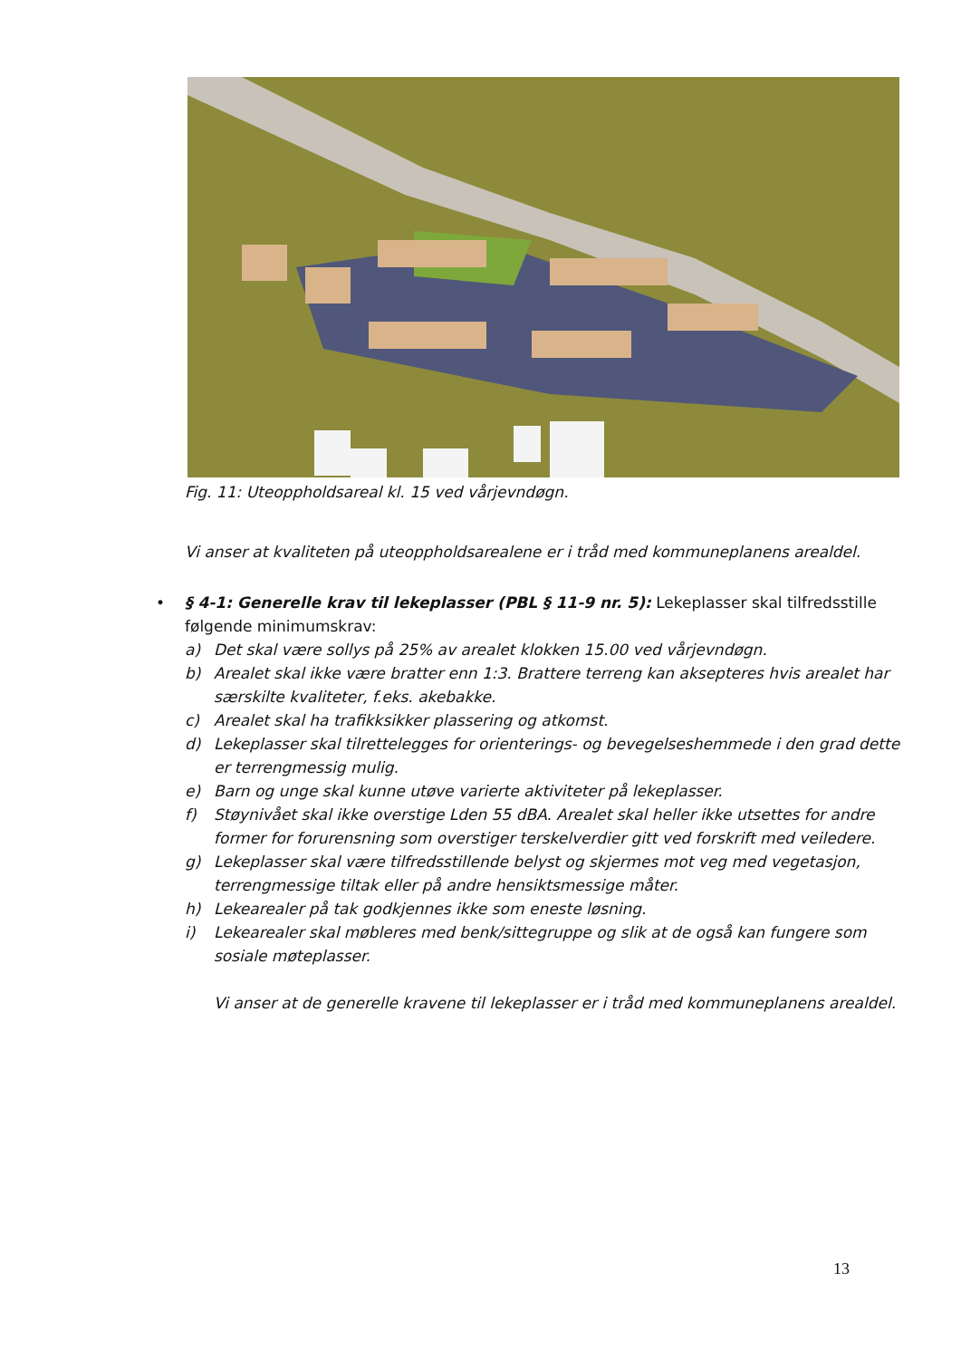Fig. 11: Uteoppholdsareal kl. 15 ved vårjevndøgn.
Vi anser at kvaliteten på uteoppholdsarealene er i tråd med kommuneplanens arealdel.
• § 4-1: Generelle krav til lekeplasser (PBL § 11-9 nr. 5): Lekeplasser skal tilfredsstille følgende minimumskrav:
a) Det skal være sollys på 25% av arealet klokken 15.00 ved vårjevndøgn.
b) Arealet skal ikke være bratter enn 1:3. Brattere terreng kan aksepteres hvis arealet har særskilte kvaliteter, f.eks. akebakke.
c) Arealet skal ha trafikksikker plassering og atkomst.
d) Lekeplasser skal tilrettelegges for orienterings- og bevegelseshemmede i den grad dette er terrengmessig mulig.
e) Barn og unge skal kunne utøve varierte aktiviteter på lekeplasser.
f) Støynivået skal ikke overstige Lden 55 dBA. Arealet skal heller ikke utsettes for andre former for forurensning som overstiger terskelverdier gitt ved forskrift med veiledere.
g) Lekeplasser skal være tilfredsstillende belyst og skjermes mot veg med vegetasjon, terrengmessige tiltak eller på andre hensiktsmessige måter.
h) Lekearealer på tak godkjennes ikke som eneste løsning.
i) Lekearealer skal møbleres med benk/sittegruppe og slik at de også kan fungere som sosiale møteplasser.
Vi anser at de generelle kravene til lekeplasser er i tråd med kommuneplanens arealdel.
13